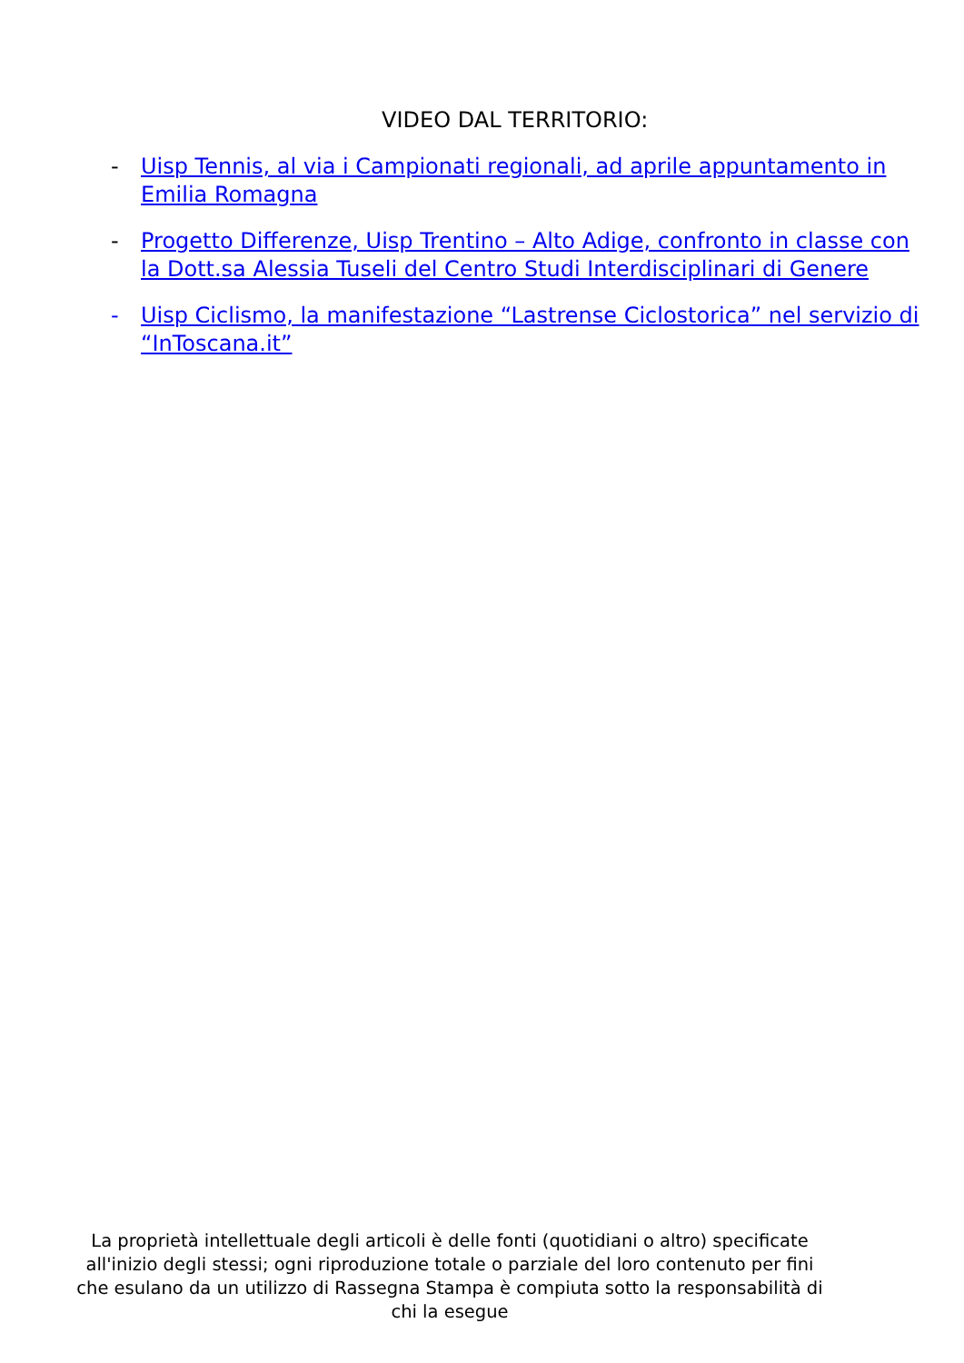VIDEO DAL TERRITORIO:
- Uisp Tennis, al via i Campionati regionali, ad aprile appuntamento in Emilia Romagna
- Progetto Differenze, Uisp Trentino – Alto Adige, confronto in classe con la Dott.sa Alessia Tuseli del Centro Studi Interdisciplinari di Genere
- Uisp Ciclismo, la manifestazione “Lastrense Ciclostorica” nel servizio di “InToscana.it”
La proprietà intellettuale degli articoli è delle fonti (quotidiani o altro) specificate all'inizio degli stessi; ogni riproduzione totale o parziale del loro contenuto per fini che esulano da un utilizzo di Rassegna Stampa è compiuta sotto la responsabilità di chi la esegue